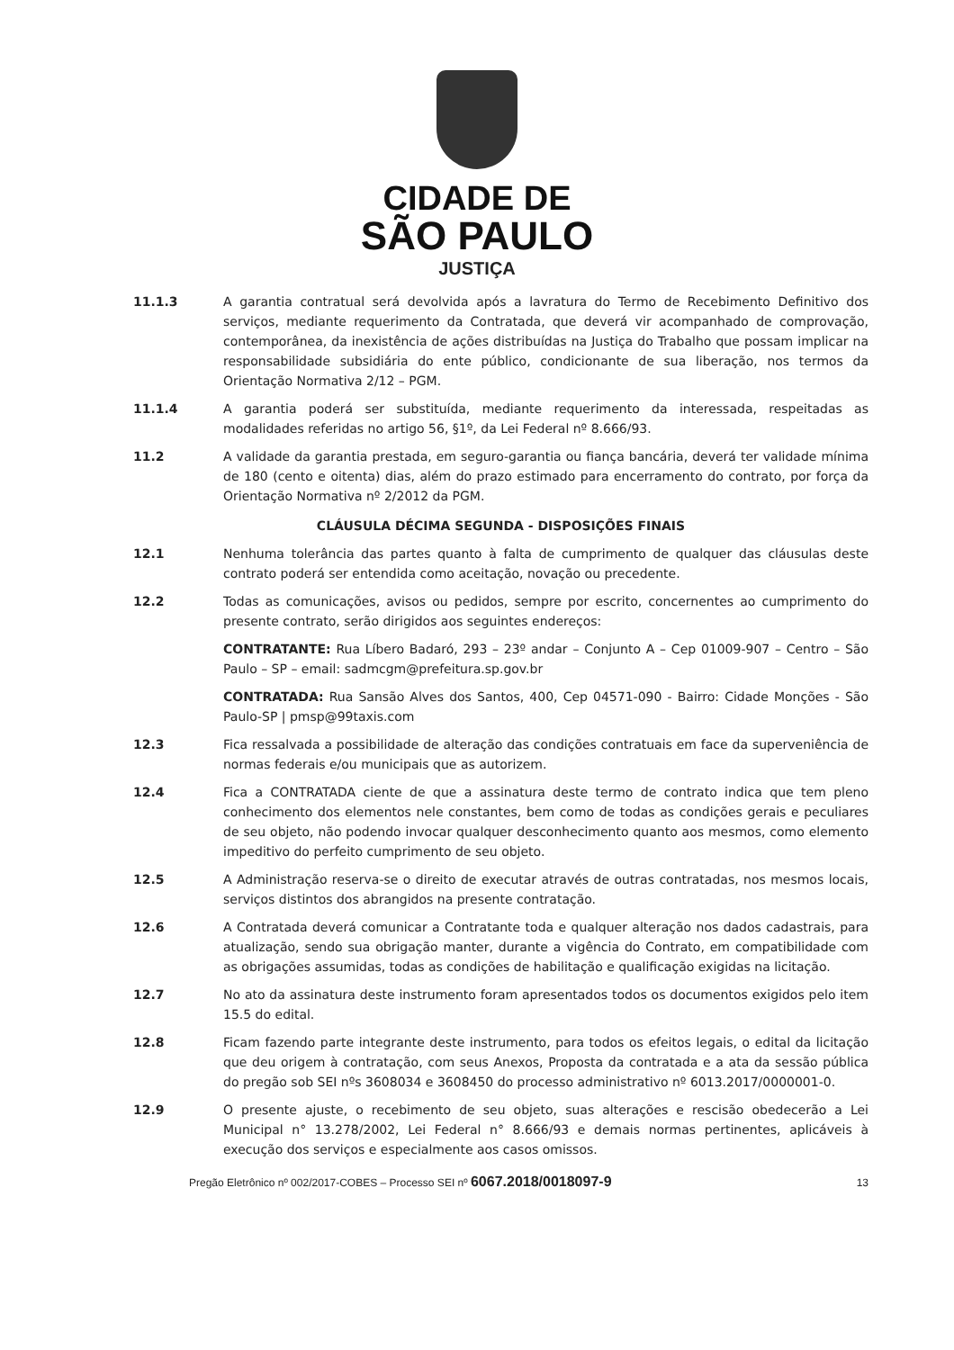CIDADE DE
SÃO PAULO
JUSTIÇA
11.1.3 A garantia contratual será devolvida após a lavratura do Termo de Recebimento Definitivo dos serviços, mediante requerimento da Contratada, que deverá vir acompanhado de comprovação, contemporânea, da inexistência de ações distribuídas na Justiça do Trabalho que possam implicar na responsabilidade subsidiária do ente público, condicionante de sua liberação, nos termos da Orientação Normativa 2/12 – PGM.
11.1.4 A garantia poderá ser substituída, mediante requerimento da interessada, respeitadas as modalidades referidas no artigo 56, §1º, da Lei Federal nº 8.666/93.
11.2 A validade da garantia prestada, em seguro-garantia ou fiança bancária, deverá ter validade mínima de 180 (cento e oitenta) dias, além do prazo estimado para encerramento do contrato, por força da Orientação Normativa nº 2/2012 da PGM.
CLÁUSULA DÉCIMA SEGUNDA - DISPOSIÇÕES FINAIS
12.1 Nenhuma tolerância das partes quanto à falta de cumprimento de qualquer das cláusulas deste contrato poderá ser entendida como aceitação, novação ou precedente.
12.2 Todas as comunicações, avisos ou pedidos, sempre por escrito, concernentes ao cumprimento do presente contrato, serão dirigidos aos seguintes endereços:
CONTRATANTE: Rua Líbero Badaró, 293 – 23º andar – Conjunto A – Cep 01009-907 – Centro – São Paulo – SP – email: sadmcgm@prefeitura.sp.gov.br
CONTRATADA: Rua Sansão Alves dos Santos, 400, Cep 04571-090 - Bairro: Cidade Monções - São Paulo-SP | pmsp@99taxis.com
12.3 Fica ressalvada a possibilidade de alteração das condições contratuais em face da superveniência de normas federais e/ou municipais que as autorizem.
12.4 Fica a CONTRATADA ciente de que a assinatura deste termo de contrato indica que tem pleno conhecimento dos elementos nele constantes, bem como de todas as condições gerais e peculiares de seu objeto, não podendo invocar qualquer desconhecimento quanto aos mesmos, como elemento impeditivo do perfeito cumprimento de seu objeto.
12.5 A Administração reserva-se o direito de executar através de outras contratadas, nos mesmos locais, serviços distintos dos abrangidos na presente contratação.
12.6 A Contratada deverá comunicar a Contratante toda e qualquer alteração nos dados cadastrais, para atualização, sendo sua obrigação manter, durante a vigência do Contrato, em compatibilidade com as obrigações assumidas, todas as condições de habilitação e qualificação exigidas na licitação.
12.7 No ato da assinatura deste instrumento foram apresentados todos os documentos exigidos pelo item 15.5 do edital.
12.8 Ficam fazendo parte integrante deste instrumento, para todos os efeitos legais, o edital da licitação que deu origem à contratação, com seus Anexos, Proposta da contratada e a ata da sessão pública do pregão sob SEI nºs 3608034 e 3608450 do processo administrativo nº 6013.2017/0000001-0.
12.9 O presente ajuste, o recebimento de seu objeto, suas alterações e rescisão obedecerão a Lei Municipal n° 13.278/2002, Lei Federal n° 8.666/93 e demais normas pertinentes, aplicáveis à execução dos serviços e especialmente aos casos omissos.
Pregão Eletrônico nº 002/2017-COBES – Processo SEI nº 6067.2018/0018097-9 13